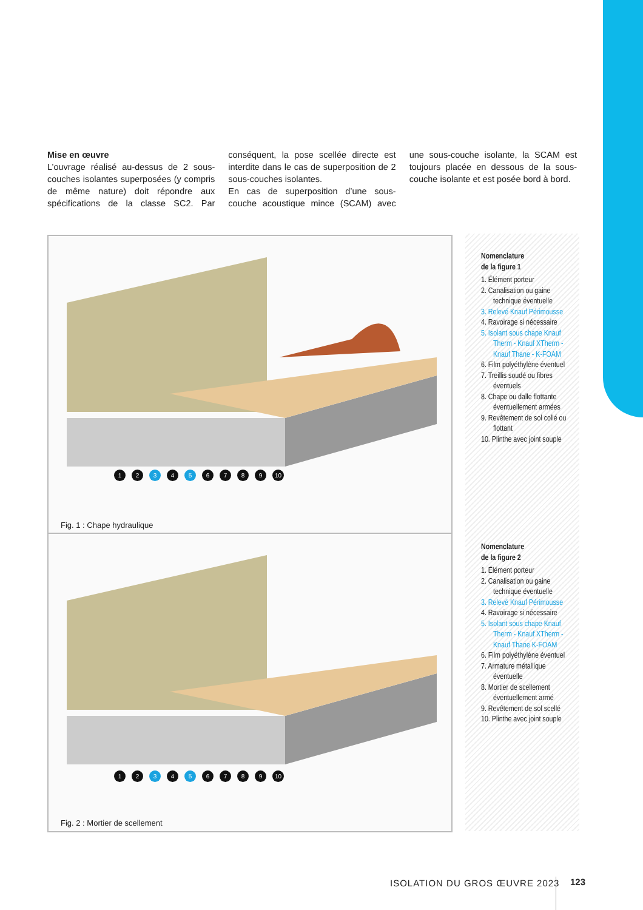Mise en œuvre
L’ouvrage réalisé au-dessus de 2 sous-couches isolantes superposées (y compris de même nature) doit répondre aux spécifications de la classe SC2. Par conséquent, la pose scellée directe est interdite dans le cas de superposition de 2 sous-couches isolantes.
En cas de superposition d’une sous-couche acoustique mince (SCAM) avec une sous-couche isolante, la SCAM est toujours placée en dessous de la sous-couche isolante et est posée bord à bord.
1 2 3 4 5 6789 10
Fig. 1 : Chape hydraulique
1 2 3 4 5 6789 10
Fig. 2 : Mortier de scellement
Nomenclature
de la figure 1
1. Élément porteur
2. Canalisation ou gaine technique éventuelle
3. Relevé Knauf Périmousse
4. Ravoirage si nécessaire
5. Isolant sous chape Knauf Therm - Knauf XTherm - Knauf Thane - K-FOAM
6. Film polyéthylène éventuel
7. Treillis soudé ou fibres éventuels
8. Chape ou dalle flottante éventuellement armées
9. Revêtement de sol collé ou flottant
10. Plinthe avec joint souple
Nomenclature
de la figure 2
1. Élément porteur
2. Canalisation ou gaine technique éventuelle
3. Relevé Knauf Périmousse
4. Ravoirage si nécessaire
5. Isolant sous chape Knauf Therm - Knauf XTherm - Knauf Thane K-FOAM
6. Film polyéthylène éventuel
7. Armature métallique éventuelle
8. Mortier de scellement éventuellement armé
9. Revêtement de sol scellé
10. Plinthe avec joint souple
ISOLATION DU GROS ŒUVRE 2023 123